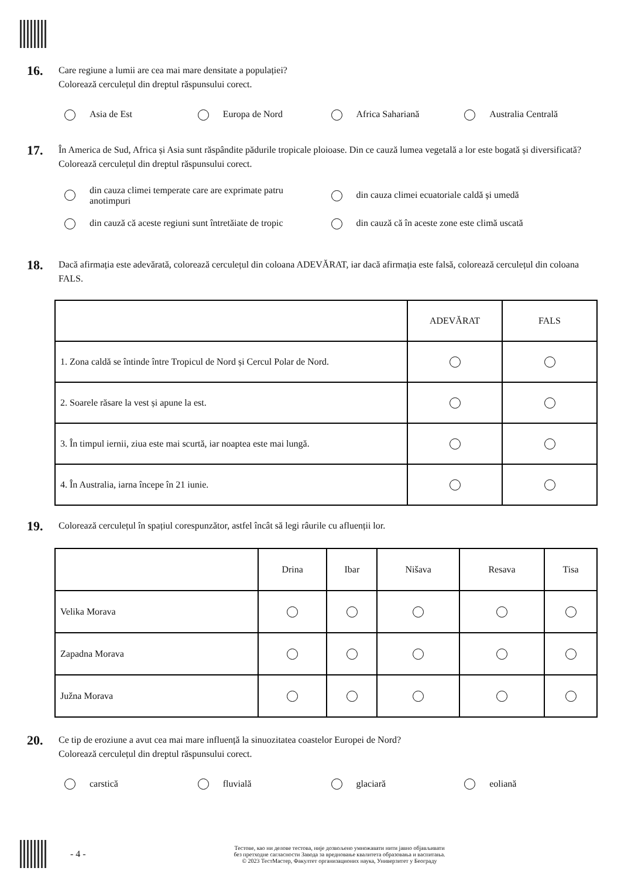16.
Care regiune a lumii are cea mai mare densitate a populației?
Colorează cerculețul din dreptul răspunsului corect.
Asia de Est Europa de Nord Africa Sahariană Australia Centrală
17.
În America de Sud, Africa și Asia sunt răspândite pădurile tropicale ploioase. Din ce cauză lumea vegetală a lor este bogată și diversificată?
Colorează cerculețul din dreptul răspunsului corect.
din cauza climei temperate care are exprimate patru
anotimpuri
din cauza climei ecuatoriale caldă și umedă
din cauză că aceste regiuni sunt întretăiate de tropic
din cauză că în aceste zone este climă uscată
18.
Dacă afirmația este adevărată, colorează cerculețul din coloana ADEVĂRAT, iar dacă afirmația este falsă, colorează cerculețul din coloana FALS.
| | ADEVĂRAT | FALS |
| 1. Zona caldă se întinde între Tropicul de Nord și Cercul Polar de Nord. | | |
| 2. Soarele răsare la vest și apune la est. | | |
| 3. În timpul iernii, ziua este mai scurtă, iar noaptea este mai lungă. | | |
| 4. În Australia, iarna începe în 21 iunie. | | |
19.
Colorează cerculețul în spațiul corespunzător, astfel încât să legi râurile cu afluenții lor.
| | Drina | Ibar | Nišava | Resava | Tisa |
| Velika Morava | | | | | |
| Zapadna Morava | | | | | |
| Južna Morava | | | | | |
20.
Ce tip de eroziune a avut cea mai mare influență la sinuozitatea coastelor Europei de Nord?
Colorează cerculețul din dreptul răspunsului corect.
carstică fluvială glaciară eoliană
- 4 -
Тестове, као ни делове тестова, није дозвољено умножавати нити јавно објављивати
без претходне сагласности Завода за вредновање квалитета образовања и васпитања.
© 2023 ТестМастер, Факултет организационих наука, Универзитет у Београду